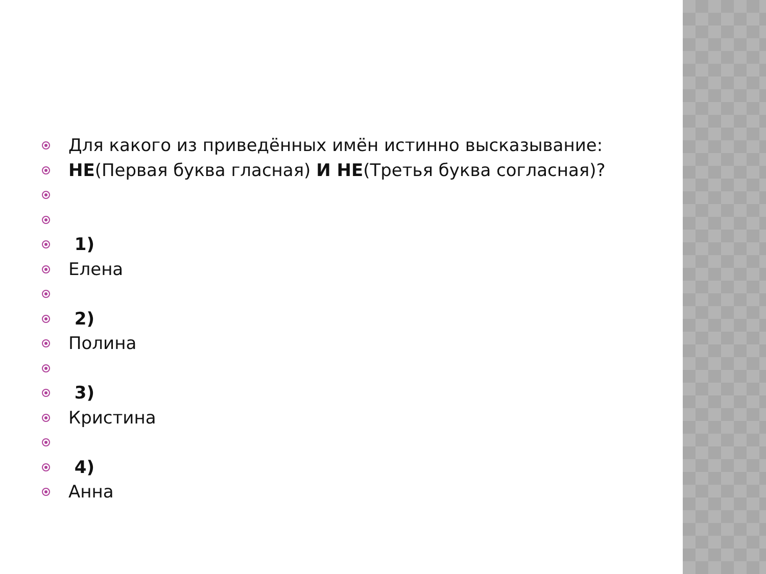Для какого из приведённых имён истинно высказывание:
НЕ(Первая буква гласная) И НЕ(Третья буква согласная)?
1)
Елена
2)
Полина
3)
Кристина
4)
Анна